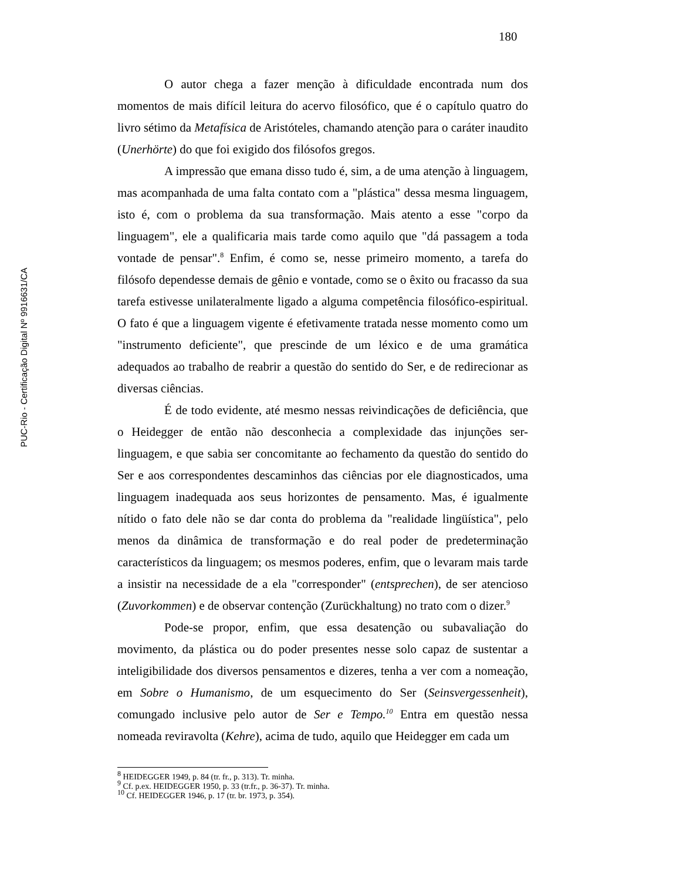180
PUC-Rio - Certificação Digital Nº 9916631/CA
O autor chega a fazer menção à dificuldade encontrada num dos momentos de mais difícil leitura do acervo filosófico, que é o capítulo quatro do livro sétimo da Metafísica de Aristóteles, chamando atenção para o caráter inaudito (Unerhörte) do que foi exigido dos filósofos gregos.
A impressão que emana disso tudo é, sim, a de uma atenção à linguagem, mas acompanhada de uma falta contato com a "plástica" dessa mesma linguagem, isto é, com o problema da sua transformação. Mais atento a esse "corpo da linguagem", ele a qualificaria mais tarde como aquilo que "dá passagem a toda vontade de pensar".<sup>8</sup> Enfim, é como se, nesse primeiro momento, a tarefa do filósofo dependesse demais de gênio e vontade, como se o êxito ou fracasso da sua tarefa estivesse unilateralmente ligado a alguma competência filosófico-espiritual. O fato é que a linguagem vigente é efetivamente tratada nesse momento como um "instrumento deficiente", que prescinde de um léxico e de uma gramática adequados ao trabalho de reabrir a questão do sentido do Ser, e de redirecionar as diversas ciências.
É de todo evidente, até mesmo nessas reivindicações de deficiência, que o Heidegger de então não desconhecia a complexidade das injunções ser-linguagem, e que sabia ser concomitante ao fechamento da questão do sentido do Ser e aos correspondentes descaminhos das ciências por ele diagnosticados, uma linguagem inadequada aos seus horizontes de pensamento. Mas, é igualmente nítido o fato dele não se dar conta do problema da "realidade lingüística", pelo menos da dinâmica de transformação e do real poder de predeterminação característicos da linguagem; os mesmos poderes, enfim, que o levaram mais tarde a insistir na necessidade de a ela "corresponder" (entsprechen), de ser atencioso (Zuvorkommen) e de observar contenção (Zurückhaltung) no trato com o dizer.<sup>9</sup>
Pode-se propor, enfim, que essa desatenção ou subavaliação do movimento, da plástica ou do poder presentes nesse solo capaz de sustentar a inteligibilidade dos diversos pensamentos e dizeres, tenha a ver com a nomeação, em Sobre o Humanismo, de um esquecimento do Ser (Seinsvergessenheit), comungado inclusive pelo autor de Ser e Tempo.<sup>10</sup> Entra em questão nessa nomeada reviravolta (Kehre), acima de tudo, aquilo que Heidegger em cada um
<sup>8</sup> HEIDEGGER 1949, p. 84 (tr. fr., p. 313). Tr. minha.
<sup>9</sup> Cf. p.ex. HEIDEGGER 1950, p. 33 (tr.fr., p. 36-37). Tr. minha.
<sup>10</sup> Cf. HEIDEGGER 1946, p. 17 (tr. br. 1973, p. 354).